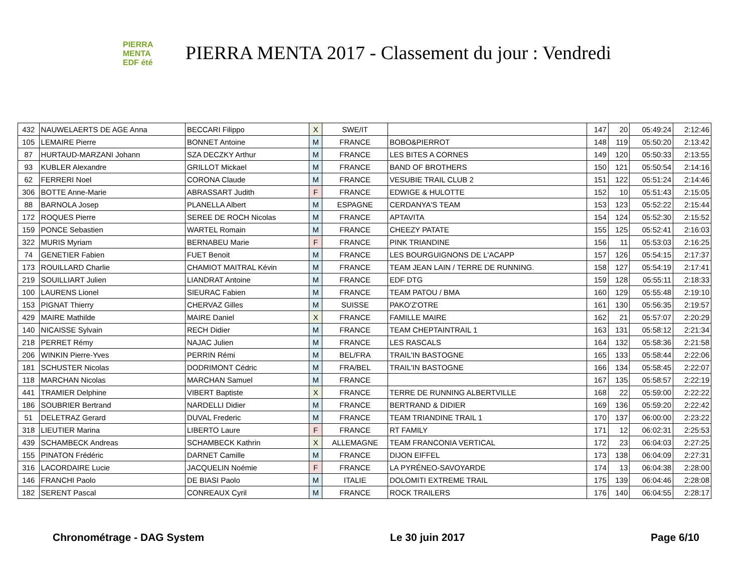PIERRA
MENTA
EDF été
PIERRA MENTA 2017 - Classement du jour : Vendredi
| 432 | NAUWELAERTS DE AGE Anna | BECCARI Filippo | X | SWE/IT | | 147 | 20 | 05:49:24 | 2:12:46 |
| 105 | LEMAIRE Pierre | BONNET Antoine | M | FRANCE | BOBO&PIERROT | 148 | 119 | 05:50:20 | 2:13:42 |
| 87 | HURTAUD-MARZANI Johann | SZA DECZKY Arthur | M | FRANCE | LES BITES A CORNES | 149 | 120 | 05:50:33 | 2:13:55 |
| 93 | KUBLER Alexandre | GRILLOT Mickael | M | FRANCE | BAND OF BROTHERS | 150 | 121 | 05:50:54 | 2:14:16 |
| 62 | FERRERI Noel | CORONA Claude | M | FRANCE | VESUBIE TRAIL CLUB 2 | 151 | 122 | 05:51:24 | 2:14:46 |
| 306 | BOTTE Anne-Marie | ABRASSART Judith | F | FRANCE | EDWIGE & HULOTTE | 152 | 10 | 05:51:43 | 2:15:05 |
| 88 | BARNOLA Josep | PLANELLA Albert | M | ESPAGNE | CERDANYA'S TEAM | 153 | 123 | 05:52:22 | 2:15:44 |
| 172 | ROQUES Pierre | SEREE DE ROCH Nicolas | M | FRANCE | APTAVITA | 154 | 124 | 05:52:30 | 2:15:52 |
| 159 | PONCE Sebastien | WARTEL Romain | M | FRANCE | CHEEZY PATATE | 155 | 125 | 05:52:41 | 2:16:03 |
| 322 | MURIS Myriam | BERNABEU Marie | F | FRANCE | PINK TRIANDINE | 156 | 11 | 05:53:03 | 2:16:25 |
| 74 | GENETIER Fabien | FUET Benoit | M | FRANCE | LES BOURGUIGNONS DE L'ACAPP | 157 | 126 | 05:54:15 | 2:17:37 |
| 173 | ROUILLARD Charlie | CHAMIOT MAITRAL Kévin | M | FRANCE | TEAM JEAN LAIN / TERRE DE RUNNING. | 158 | 127 | 05:54:19 | 2:17:41 |
| 219 | SOUILLIART Julien | LIANDRAT Antoine | M | FRANCE | EDF DTG | 159 | 128 | 05:55:11 | 2:18:33 |
| 100 | LAURENS Lionel | SIEURAC Fabien | M | FRANCE | TEAM PATOU / BMA | 160 | 129 | 05:55:48 | 2:19:10 |
| 153 | PIGNAT Thierry | CHERVAZ Gilles | M | SUISSE | PAKO'Z'OTRE | 161 | 130 | 05:56:35 | 2:19:57 |
| 429 | MAIRE Mathilde | MAIRE Daniel | X | FRANCE | FAMILLE MAIRE | 162 | 21 | 05:57:07 | 2:20:29 |
| 140 | NICAISSE Sylvain | RECH Didier | M | FRANCE | TEAM CHEPTAINTRAIL 1 | 163 | 131 | 05:58:12 | 2:21:34 |
| 218 | PERRET Rémy | NAJAC Julien | M | FRANCE | LES RASCALS | 164 | 132 | 05:58:36 | 2:21:58 |
| 206 | WINKIN Pierre-Yves | PERRIN Rémi | M | BEL/FRA | TRAIL'IN BASTOGNE | 165 | 133 | 05:58:44 | 2:22:06 |
| 181 | SCHUSTER Nicolas | DODRIMONT Cédric | M | FRA/BEL | TRAIL'IN BASTOGNE | 166 | 134 | 05:58:45 | 2:22:07 |
| 118 | MARCHAN Nicolas | MARCHAN Samuel | M | FRANCE | | 167 | 135 | 05:58:57 | 2:22:19 |
| 441 | TRAMIER Delphine | VIBERT Baptiste | X | FRANCE | TERRE DE RUNNING ALBERTVILLE | 168 | 22 | 05:59:00 | 2:22:22 |
| 186 | SOUBRIER Bertrand | NARDELLI Didier | M | FRANCE | BERTRAND & DIDIER | 169 | 136 | 05:59:20 | 2:22:42 |
| 51 | DELETRAZ Gerard | DUVAL Frederic | M | FRANCE | TEAM TRIANDINE TRAIL 1 | 170 | 137 | 06:00:00 | 2:23:22 |
| 318 | LIEUTIER Marina | LIBERTO Laure | F | FRANCE | RT FAMILY | 171 | 12 | 06:02:31 | 2:25:53 |
| 439 | SCHAMBECK Andreas | SCHAMBECK Kathrin | X | ALLEMAGNE | TEAM FRANCONIA VERTICAL | 172 | 23 | 06:04:03 | 2:27:25 |
| 155 | PINATON Frédéric | DARNET Camille | M | FRANCE | DIJON EIFFEL | 173 | 138 | 06:04:09 | 2:27:31 |
| 316 | LACORDAIRE Lucie | JACQUELIN Noémie | F | FRANCE | LA PYRÉNEO-SAVOYARDE | 174 | 13 | 06:04:38 | 2:28:00 |
| 146 | FRANCHI Paolo | DE BIASI Paolo | M | ITALIE | DOLOMITI EXTREME TRAIL | 175 | 139 | 06:04:46 | 2:28:08 |
| 182 | SERENT Pascal | CONREAUX Cyril | M | FRANCE | ROCK TRAILERS | 176 | 140 | 06:04:55 | 2:28:17 |
Chronométrage - DAG System Le 30 juin 2017 Page 6/10